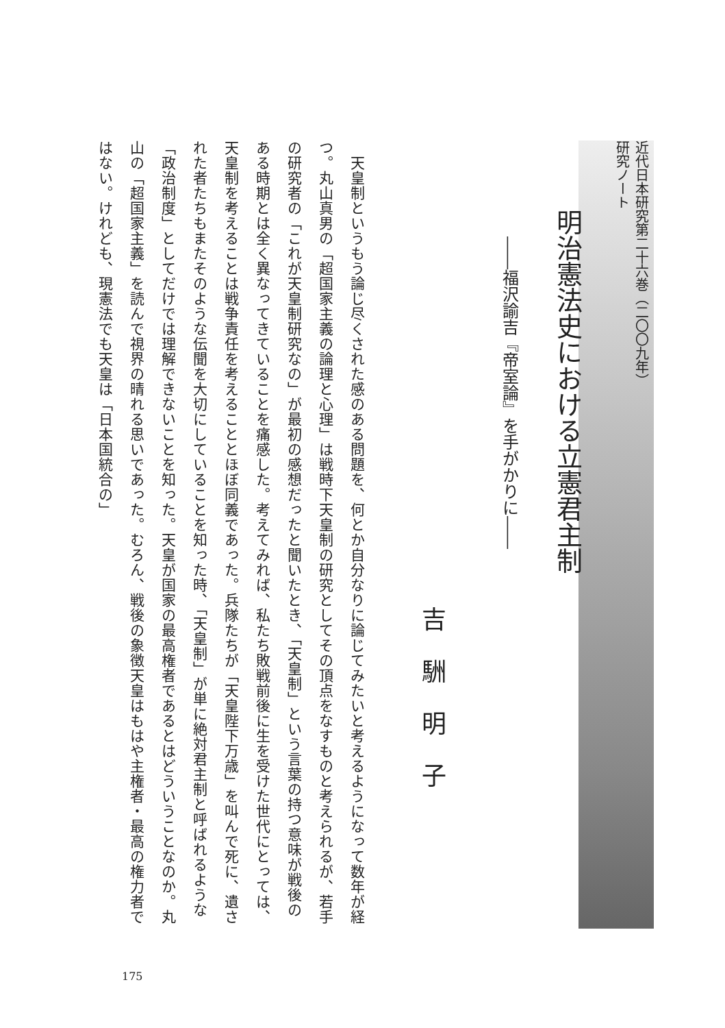近代日本研究第二十六巻（二〇〇九年）
研究ノート
明治憲法史における立憲君主制
――福沢諭吉『帝室論』を手がかりに――
吉駲明子
　天皇制というもう論じ尽くされた感のある問題を、何とか自分なりに論じてみたいと考えるようになって数年が経つ。丸山真男の「超国家主義の論理と心理」は戦時下天皇制の研究としてその頂点をなすものと考えられるが、若手の研究者の「これが天皇制研究なの」が最初の感想だったと聞いたとき、「天皇制」という言葉の持つ意味が戦後のある時期とは全く異なってきていることを痛感した。考えてみれば、私たち敗戦前後に生を受けた世代にとっては、天皇制を考えることは戦争責任を考えることとほぼ同義であった。兵隊たちが「天皇陛下万歳」を叫んで死に、遺された者たちもまたそのような伝聞を大切にしていることを知った時、「天皇制」が単に絶対君主制と呼ばれるような「政治制度」としてだけでは理解できないことを知った。天皇が国家の最高権者であるとはどういうことなのか。丸山の「超国家主義」を読んで視界の晴れる思いであった。むろん、戦後の象徴天皇はもはや主権者・最高の権力者ではない。けれども、現憲法でも天皇は「日本国統合の」
175